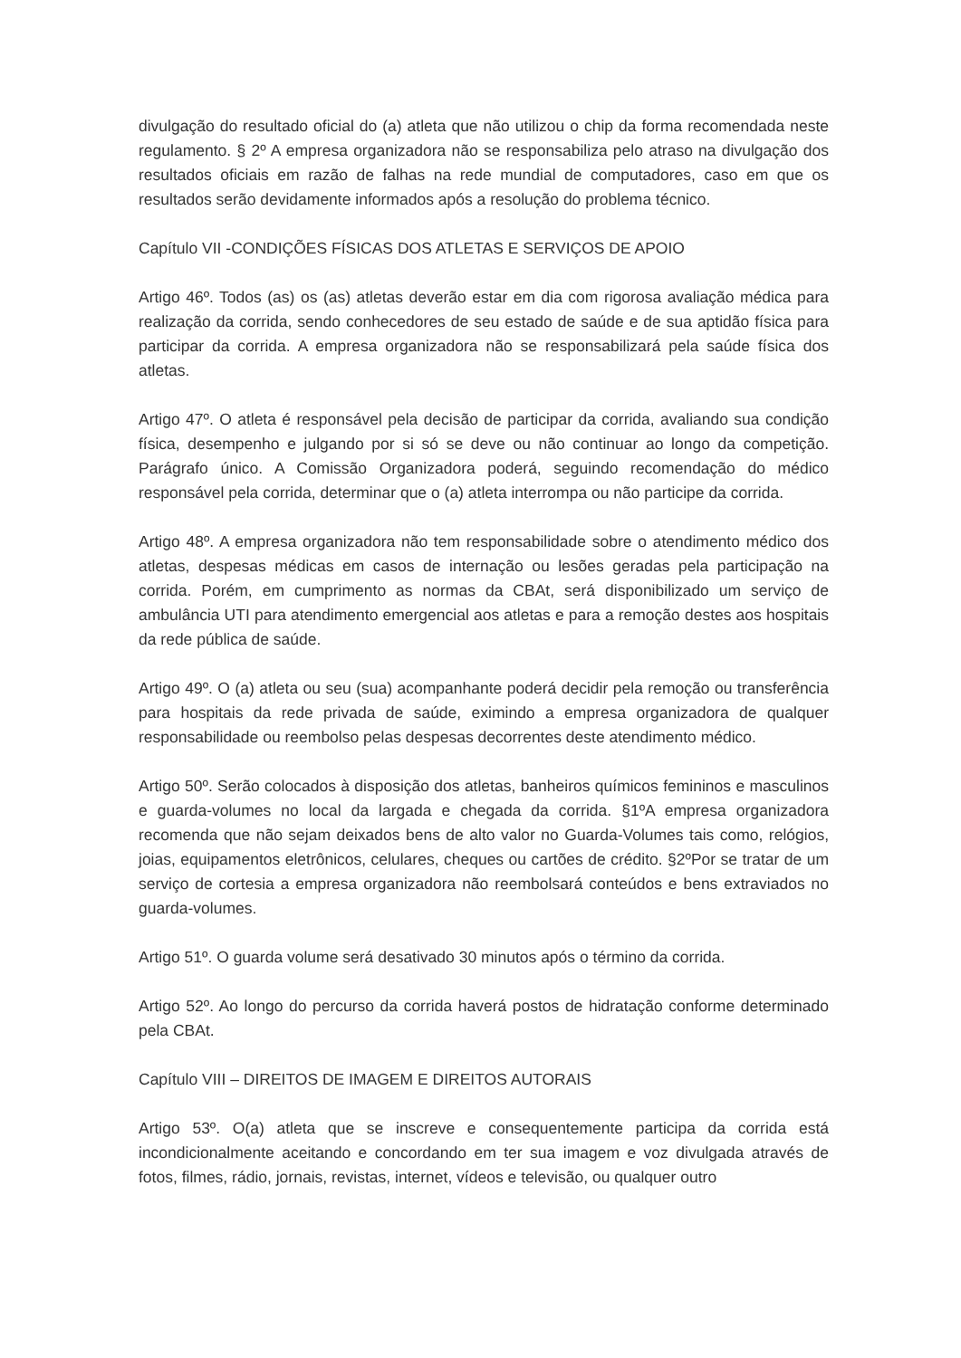divulgação do resultado oficial do (a) atleta que não utilizou o chip da forma recomendada neste regulamento. § 2º A empresa organizadora não se responsabiliza pelo atraso na divulgação dos resultados oficiais em razão de falhas na rede mundial de computadores, caso em que os resultados serão devidamente informados após a resolução do problema técnico.
Capítulo VII -CONDIÇÕES FÍSICAS DOS ATLETAS E SERVIÇOS DE APOIO
Artigo 46º. Todos (as) os (as) atletas deverão estar em dia com rigorosa avaliação médica para realização da corrida, sendo conhecedores de seu estado de saúde e de sua aptidão física para participar da corrida. A empresa organizadora não se responsabilizará pela saúde física dos atletas.
Artigo 47º. O atleta é responsável pela decisão de participar da corrida, avaliando sua condição física, desempenho e julgando por si só se deve ou não continuar ao longo da competição. Parágrafo único. A Comissão Organizadora poderá, seguindo recomendação do médico responsável pela corrida, determinar que o (a) atleta interrompa ou não participe da corrida.
Artigo 48º. A empresa organizadora não tem responsabilidade sobre o atendimento médico dos atletas, despesas médicas em casos de internação ou lesões geradas pela participação na corrida. Porém, em cumprimento as normas da CBAt, será disponibilizado um serviço de ambulância UTI para atendimento emergencial aos atletas e para a remoção destes aos hospitais da rede pública de saúde.
Artigo 49º. O (a) atleta ou seu (sua) acompanhante poderá decidir pela remoção ou transferência para hospitais da rede privada de saúde, eximindo a empresa organizadora de qualquer responsabilidade ou reembolso pelas despesas decorrentes deste atendimento médico.
Artigo 50º. Serão colocados à disposição dos atletas, banheiros químicos femininos e masculinos e guarda-volumes no local da largada e chegada da corrida. §1ºA empresa organizadora recomenda que não sejam deixados bens de alto valor no Guarda-Volumes tais como, relógios, joias, equipamentos eletrônicos, celulares, cheques ou cartões de crédito. §2ºPor se tratar de um serviço de cortesia a empresa organizadora não reembolsará conteúdos e bens extraviados no guarda-volumes.
Artigo 51º. O guarda volume será desativado 30 minutos após o término da corrida.
Artigo 52º. Ao longo do percurso da corrida haverá postos de hidratação conforme determinado pela CBAt.
Capítulo VIII – DIREITOS DE IMAGEM E DIREITOS AUTORAIS
Artigo 53º. O(a) atleta que se inscreve e consequentemente participa da corrida está incondicionalmente aceitando e concordando em ter sua imagem e voz divulgada através de fotos, filmes, rádio, jornais, revistas, internet, vídeos e televisão, ou qualquer outro